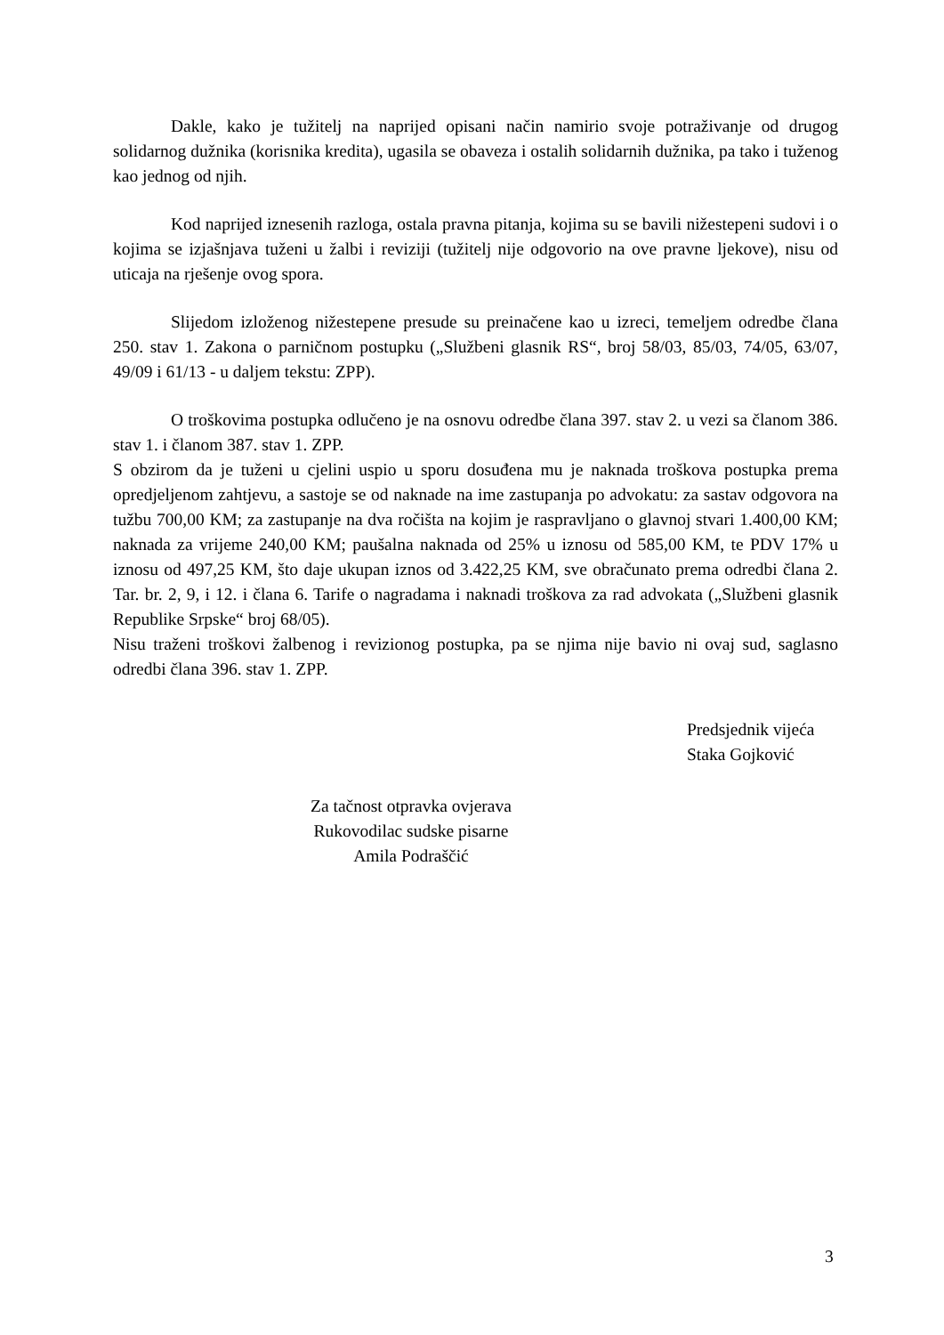Dakle, kako je tužitelj na naprijed opisani način namirio svoje potraživanje od drugog solidarnog dužnika (korisnika kredita), ugasila se obaveza i ostalih solidarnih dužnika, pa tako i tuženog kao jednog od njih.
Kod naprijed iznesenih razloga, ostala pravna pitanja, kojima su se bavili nižestepeni sudovi i o kojima se izjašnjava tuženi u žalbi i reviziji (tužitelj nije odgovorio na ove pravne ljekove), nisu od uticaja na rješenje ovog spora.
Slijedom izloženog nižestepene presude su preinačene kao u izreci, temeljem odredbe člana 250. stav 1. Zakona o parničnom postupku („Službeni glasnik RS“, broj 58/03, 85/03, 74/05, 63/07, 49/09 i 61/13 - u daljem tekstu: ZPP).
O troškovima postupka odlučeno je na osnovu odredbe člana 397. stav 2. u vezi sa članom 386. stav 1. i članom 387. stav 1. ZPP.
S obzirom da je tuženi u cjelini uspio u sporu dosuđena mu je naknada troškova postupka prema opredjeljenom zahtjevu, a sastoje se od naknade na ime zastupanja po advokatu: za sastav odgovora na tužbu 700,00 KM; za zastupanje na dva ročišta na kojim je raspravljano o glavnoj stvari 1.400,00 KM; naknada za vrijeme 240,00 KM; paušalna naknada od 25% u iznosu od 585,00 KM, te PDV 17% u iznosu od 497,25 KM, što daje ukupan iznos od 3.422,25 KM, sve obračunato prema odredbi člana 2. Tar. br. 2, 9, i 12. i člana 6. Tarife o nagradama i naknadi troškova za rad advokata („Službeni glasnik Republike Srpske“ broj 68/05).
Nisu traženi troškovi žalbenog i revizionog postupka, pa se njima nije bavio ni ovaj sud, saglasno odredbi člana 396. stav 1. ZPP.
Predsjednik vijeća
Staka Gojković
Za tačnost otpravka ovjerava
Rukovodilac sudske pisarne
Amila Podraščić
3